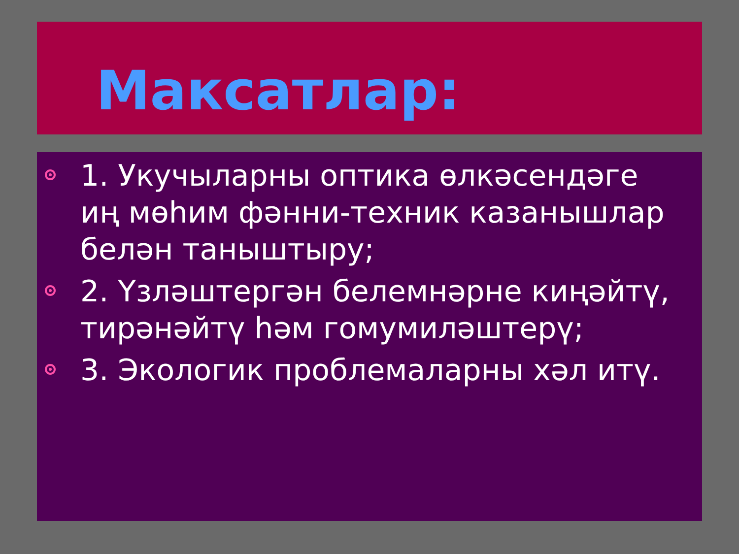Максатлар:
1. Укучыларны оптика өлкәсендәге иң мөһим фәнни-техник казанышлар белән таныштыру;
2. Үзләштергән белемнәрне киңәйтү, тирәнәйтү һәм гомумиләштерү;
3. Экологик проблемаларны хәл итү.